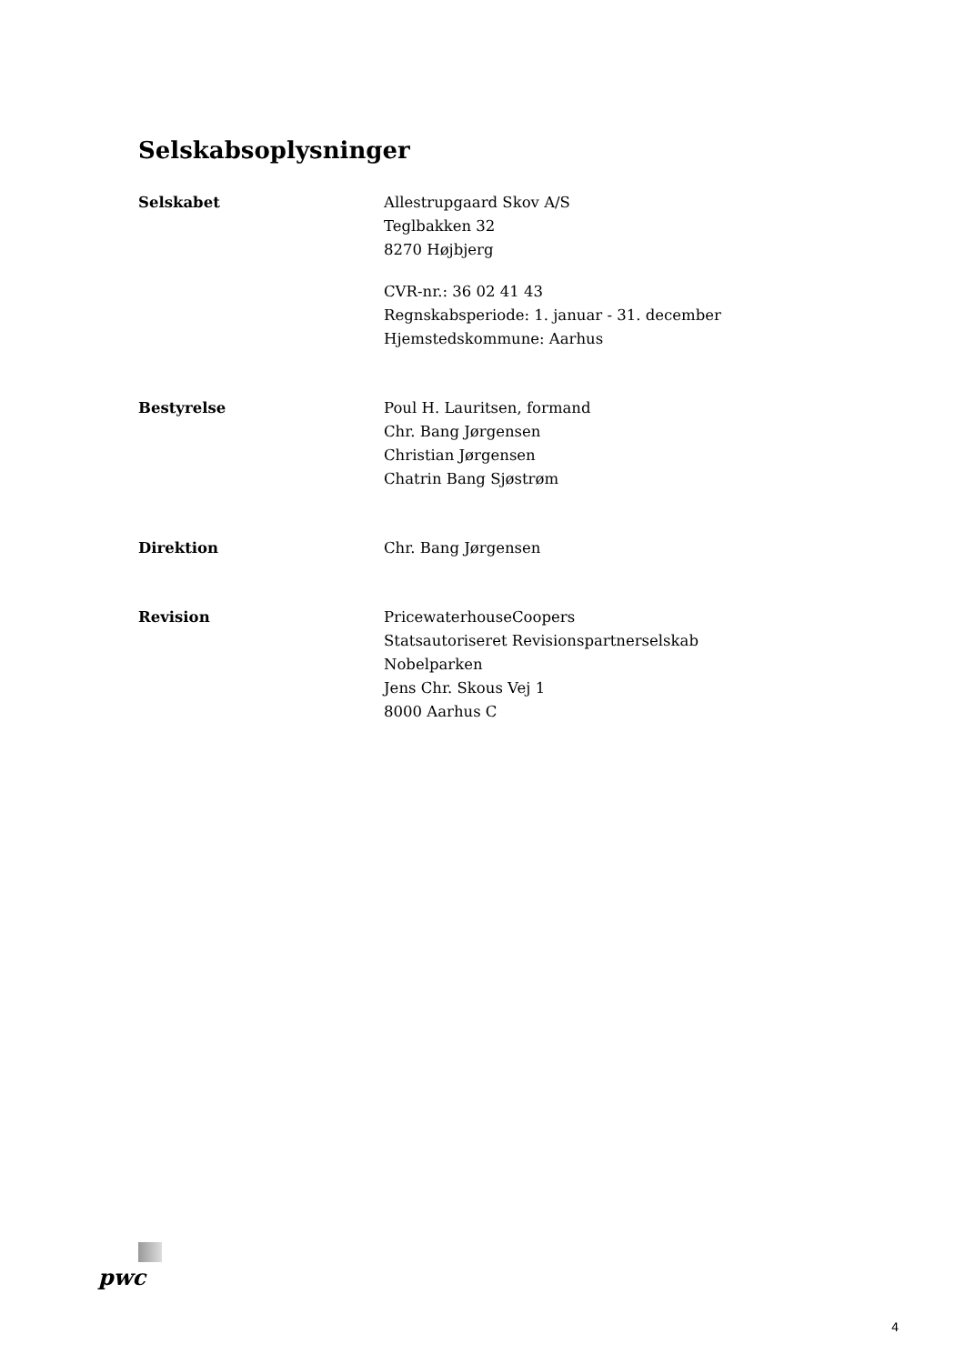Selskabsoplysninger
Selskabet Allestrupgaard Skov A/S
Teglbakken 32
8270 Højbjerg
CVR-nr.: 36 02 41 43
Regnskabsperiode: 1. januar - 31. december
Hjemstedskommune: Aarhus
Bestyrelse Poul H. Lauritsen, formand
Chr. Bang Jørgensen
Christian Jørgensen
Chatrin Bang Sjøstrøm
Direktion Chr. Bang Jørgensen
Revision PricewaterhouseCoopers
Statsautoriseret Revisionspartnerselskab
Nobelparken
Jens Chr. Skous Vej 1
8000 Aarhus C
pwc
4